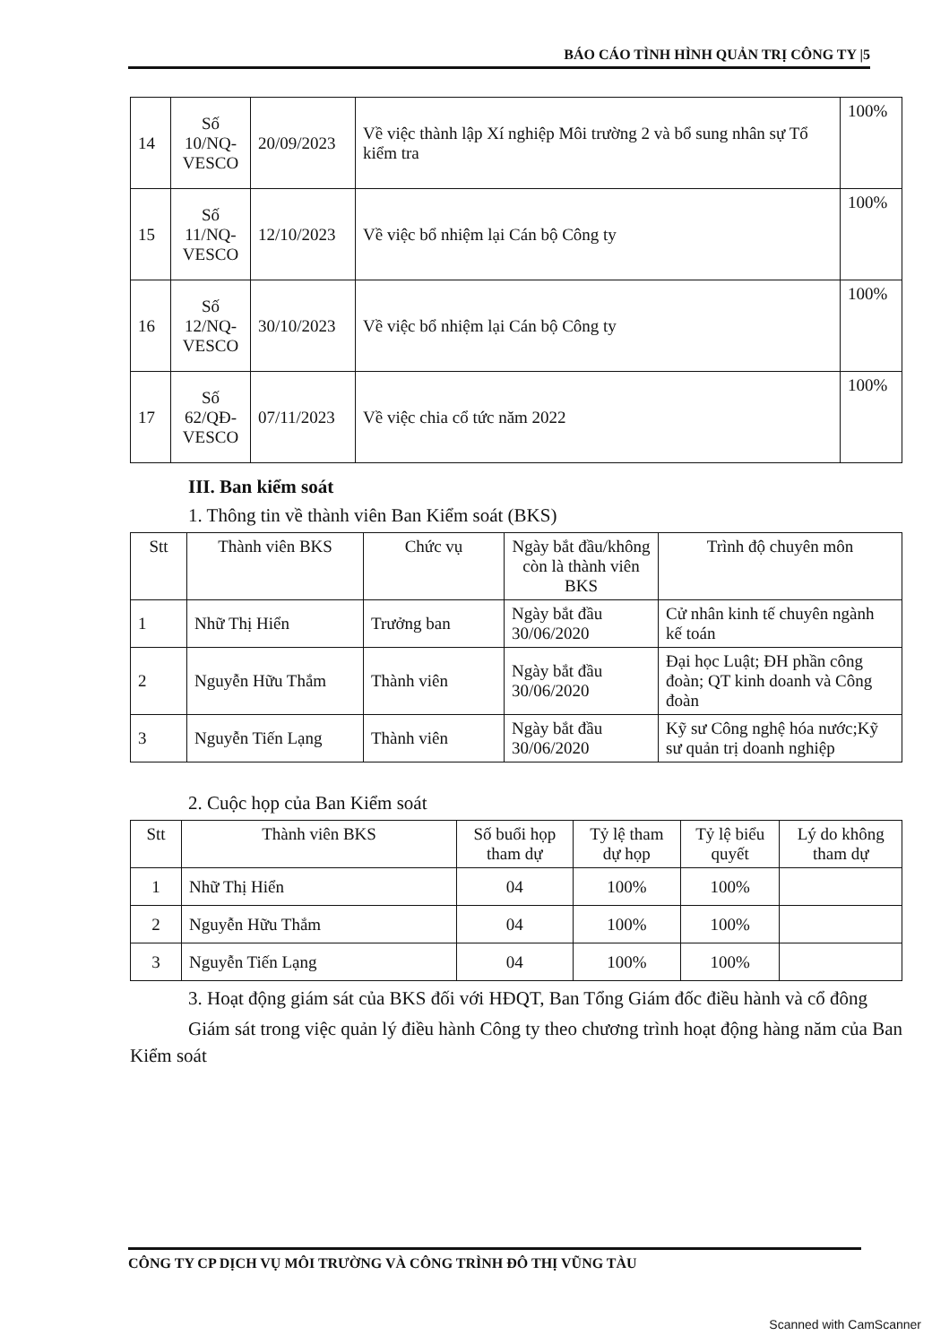BÁO CÁO TÌNH HÌNH QUẢN TRỊ CÔNG TY |5
| 14 | Số 10/NQ-VESCO | 20/09/2023 | Về việc thành lập Xí nghiệp Môi trường 2 và bổ sung nhân sự Tổ kiểm tra | 100% |
| 15 | Số 11/NQ-VESCO | 12/10/2023 | Về việc bổ nhiệm lại Cán bộ Công ty | 100% |
| 16 | Số 12/NQ-VESCO | 30/10/2023 | Về việc bổ nhiệm lại Cán bộ Công ty | 100% |
| 17 | Số 62/QĐ-VESCO | 07/11/2023 | Về việc chia cổ tức năm 2022 | 100% |
III. Ban kiểm soát
1. Thông tin về thành viên Ban Kiểm soát (BKS)
| Stt | Thành viên BKS | Chức vụ | Ngày bắt đầu/không còn là thành viên BKS | Trình độ chuyên môn |
| --- | --- | --- | --- | --- |
| 1 | Nhữ Thị Hiển | Trưởng ban | Ngày bắt đầu 30/06/2020 | Cử nhân kinh tế chuyên ngành kế toán |
| 2 | Nguyễn Hữu Thắm | Thành viên | Ngày bắt đầu 30/06/2020 | Đại học Luật; ĐH phần công đoàn; QT kinh doanh và Công đoàn |
| 3 | Nguyễn Tiến Lạng | Thành viên | Ngày bắt đầu 30/06/2020 | Kỹ sư Công nghệ hóa nước;Kỹ sư quản trị doanh nghiệp |
2. Cuộc họp của Ban Kiểm soát
| Stt | Thành viên BKS | Số buổi họp tham dự | Tỷ lệ tham dự họp | Tỷ lệ biểu quyết | Lý do không tham dự |
| --- | --- | --- | --- | --- | --- |
| 1 | Nhữ Thị Hiển | 04 | 100% | 100% | |
| 2 | Nguyễn Hữu Thắm | 04 | 100% | 100% | |
| 3 | Nguyễn Tiến Lạng | 04 | 100% | 100% | |
3. Hoạt động giám sát của BKS đối với HĐQT, Ban Tổng Giám đốc điều hành và cổ đông
Giám sát trong việc quản lý điều hành Công ty theo chương trình hoạt động hàng năm của Ban Kiểm soát
CÔNG TY CP DỊCH VỤ MÔI TRƯỜNG VÀ CÔNG TRÌNH ĐÔ THỊ VŨNG TÀU
Scanned with CamScanner